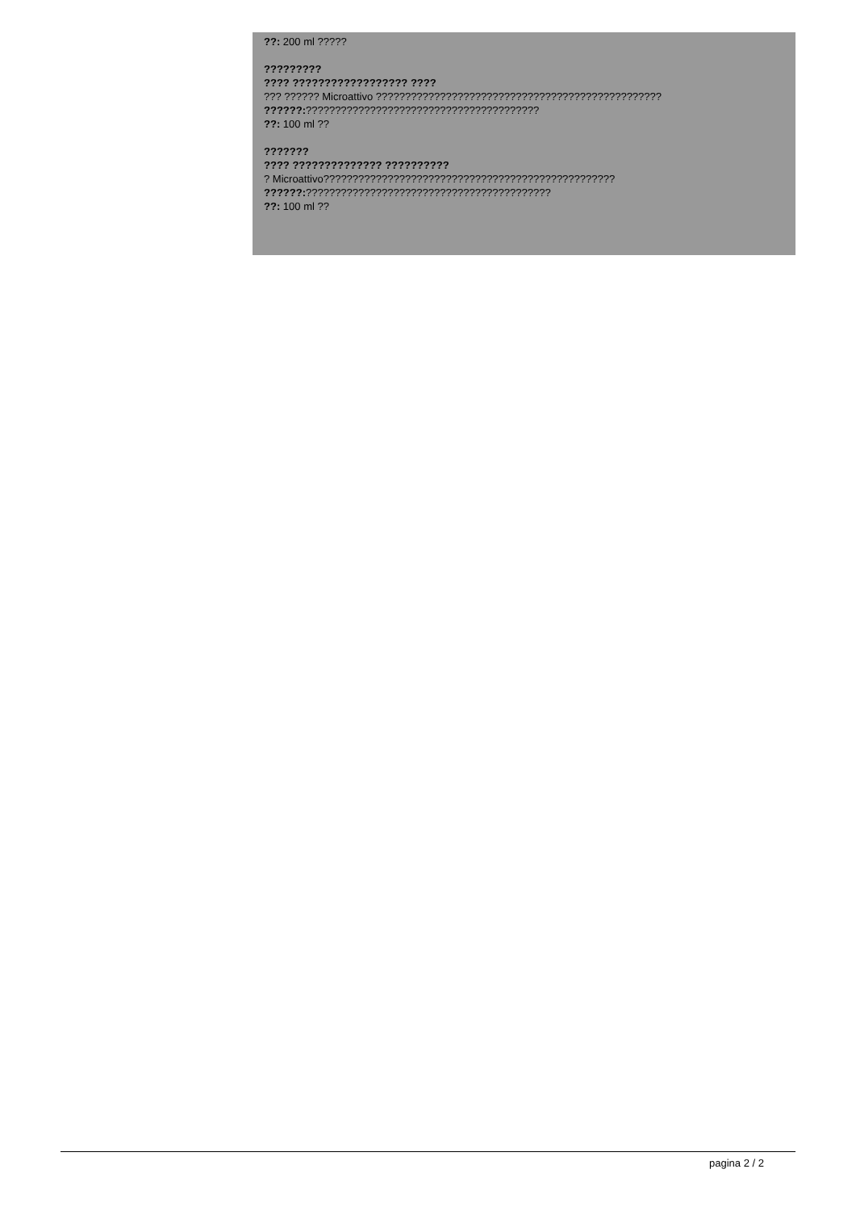??: 200 ml ?????
?????????
???? ?????????????????? ????
??? ?????? Microattivo ?????????????????????????????????????????????????
??????:????????????????????????????????????????
??: 100 ml ??
???????
???? ?????????????? ??????????
? Microattivo??????????????????????????????????????????????????
??????:??????????????????????????????????????????
??: 100 ml ??
pagina 2 / 2